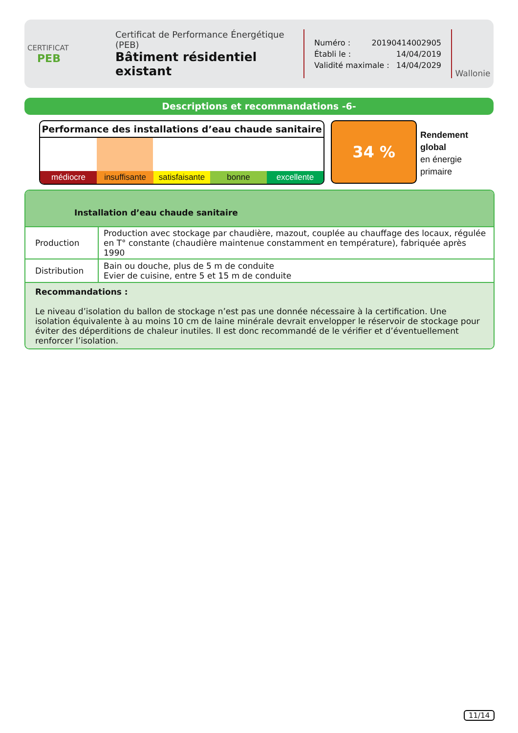CERTIFICAT
PEB
Certificat de Performance Énergétique (PEB)
Bâtiment résidentiel existant
Numéro : 20190414002905
Établi le : 14/04/2019
Validité maximale : 14/04/2029
Wallonie
Descriptions et recommandations -6-
Performance des installations d’eau chaude sanitaire
médiocre insuffisante satisfaisante bonne excellente
34 %
Rendement
global
en énergie
primaire
Installation d’eau chaude sanitaire
| Production | Production avec stockage par chaudière, mazout, couplée au chauffage des locaux, régulée en T° constante (chaudière maintenue constamment en température), fabriquée après 1990 |
| Distribution | Bain ou douche, plus de 5 m de conduite Evier de cuisine, entre 5 et 15 m de conduite |
Recommandations :
Le niveau d’isolation du ballon de stockage n’est pas une donnée nécessaire à la certification. Une isolation équivalente à au moins 10 cm de laine minérale devrait envelopper le réservoir de stockage pour éviter des déperditions de chaleur inutiles. Il est donc recommandé de le vérifier et d’éventuellement renforcer l’isolation.
11/14